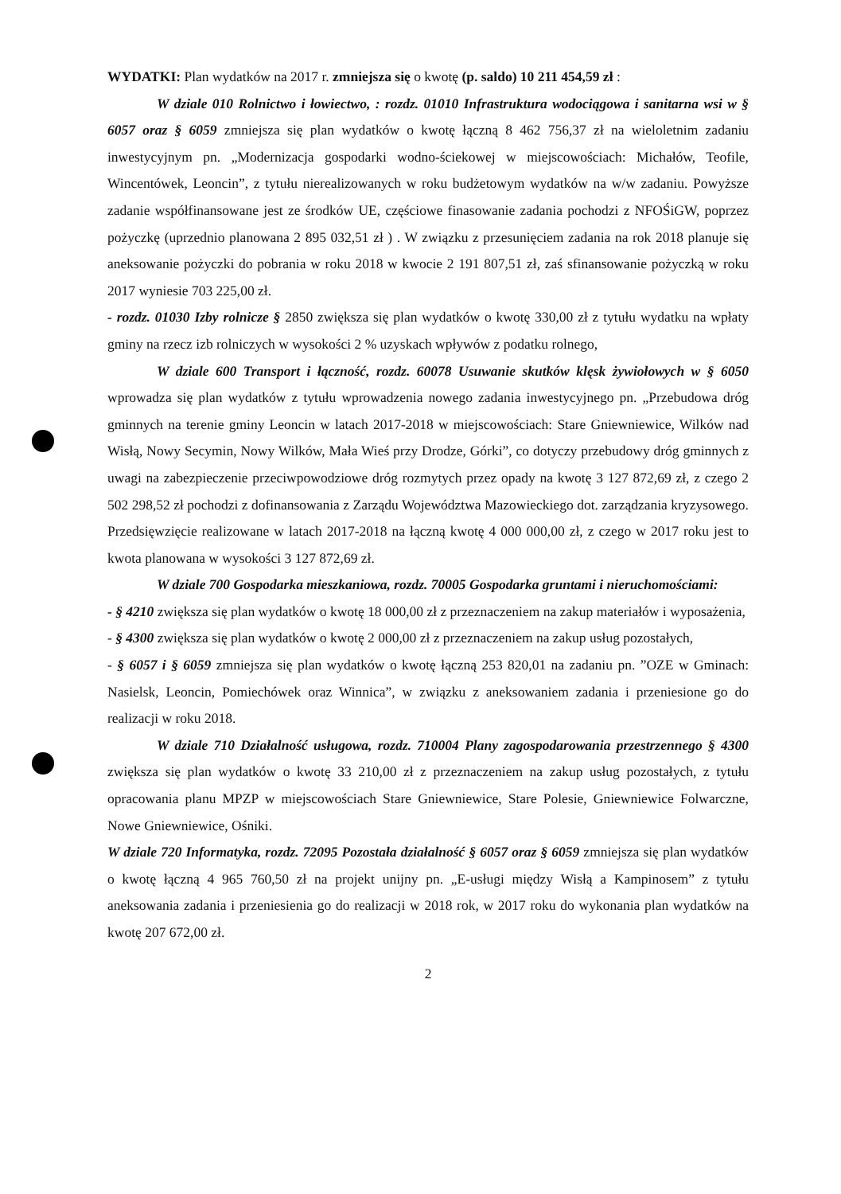WYDATKI: Plan wydatków na 2017 r. zmniejsza się o kwotę (p. saldo) 10 211 454,59 zł :
W dziale 010 Rolnictwo i łowiectwo, : rozdz. 01010 Infrastruktura wodociągowa i sanitarna wsi w § 6057 oraz § 6059 zmniejsza się plan wydatków o kwotę łączną 8 462 756,37 zł na wieloletnim zadaniu inwestycyjnym pn. „Modernizacja gospodarki wodno-ściekowej w miejscowościach: Michałów, Teofile, Wincentówek, Leoncin”, z tytułu nierealizowanych w roku budżetowym wydatków na w/w zadaniu. Powyższe zadanie współfinansowane jest ze środków UE, częściowe finasowanie zadania pochodzi z NFOŚiGW, poprzez pożyczkę (uprzednio planowana 2 895 032,51 zł ) . W związku z przesunięciem zadania na rok 2018 planuje się aneksowanie pożyczki do pobrania w roku 2018 w kwocie 2 191 807,51 zł, zaś sfinansowanie pożyczką w roku 2017 wyniesie 703 225,00 zł.
- rozdz. 01030 Izby rolnicze § 2850 zwiększa się plan wydatków o kwotę 330,00 zł z tytułu wydatku na wpłaty gminy na rzecz izb rolniczych w wysokości 2 % uzyskach wpływów z podatku rolnego,
W dziale 600 Transport i łączność, rozdz. 60078 Usuwanie skutków klęsk żywiołowych w § 6050 wprowadza się plan wydatków z tytułu wprowadzenia nowego zadania inwestycyjnego pn. „Przebudowa dróg gminnych na terenie gminy Leoncin w latach 2017-2018 w miejscowościach: Stare Gniewniewice, Wilków nad Wisłą, Nowy Secymin, Nowy Wilków, Mała Wieś przy Drodze, Górki”, co dotyczy przebudowy dróg gminnych z uwagi na zabezpieczenie przeciwpowodziowe dróg rozmytych przez opady na kwotę 3 127 872,69 zł, z czego 2 502 298,52 zł pochodzi z dofinansowania z Zarządu Województwa Mazowieckiego dot. zarządzania kryzysowego. Przedsięwzięcie realizowane w latach 2017-2018 na łączną kwotę 4 000 000,00 zł, z czego w 2017 roku jest to kwota planowana w wysokości 3 127 872,69 zł.
W dziale 700 Gospodarka mieszkaniowa, rozdz. 70005 Gospodarka gruntami i nieruchomościami:
- § 4210 zwiększa się plan wydatków o kwotę 18 000,00 zł z przeznaczeniem na zakup materiałów i wyposażenia,
- § 4300 zwiększa się plan wydatków o kwotę 2 000,00 zł z przeznaczeniem na zakup usług pozostałych,
- § 6057 i § 6059 zmniejsza się plan wydatków o kwotę łączną 253 820,01 na zadaniu pn. ”OZE w Gminach: Nasielsk, Leoncin, Pomiechówek oraz Winnica”, w związku z aneksowaniem zadania i przeniesione go do realizacji w roku 2018.
W dziale 710 Działalność usługowa, rozdz. 710004 Plany zagospodarowania przestrzennego § 4300 zwiększa się plan wydatków o kwotę 33 210,00 zł z przeznaczeniem na zakup usług pozostałych, z tytułu opracowania planu MPZP w miejscowościach Stare Gniewniewice, Stare Polesie, Gniewniewice Folwarczne, Nowe Gniewniewice, Ośniki.
W dziale 720 Informatyka, rozdz. 72095 Pozostała działalność § 6057 oraz § 6059 zmniejsza się plan wydatków o kwotę łączną 4 965 760,50 zł na projekt unijny pn. „E-usługi między Wisłą a Kampinosem” z tytułu aneksowania zadania i przeniesienia go do realizacji w 2018 rok, w 2017 roku do wykonania plan wydatków na kwotę 207 672,00 zł.
2